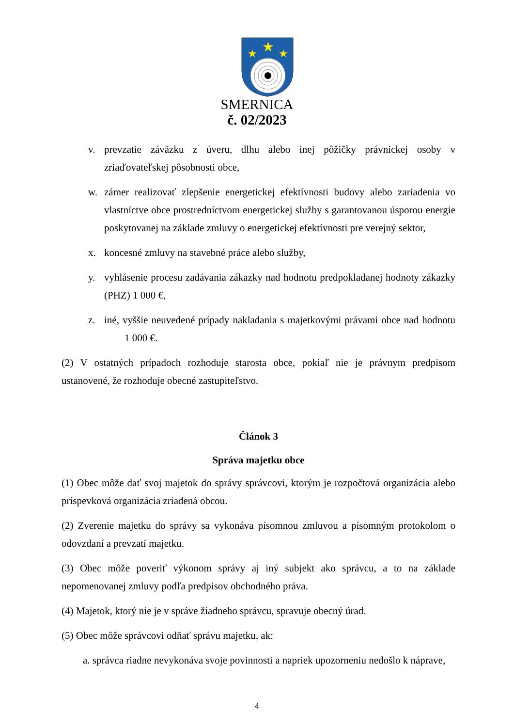★
★
★
SMERNICA
č. 02/2023
v. prevzatie záväzku z úveru, dlhu alebo inej pôžičky právnickej osoby v zriaďovateľskej pôsobnosti obce,
w. zámer realizovať zlepšenie energetickej efektívnosti budovy alebo zariadenia vo vlastníctve obce prostredníctvom energetickej služby s garantovanou úsporou energie poskytovanej na základe zmluvy o energetickej efektívnosti pre verejný sektor,
x. koncesné zmluvy na stavebné práce alebo služby,
y. vyhlásenie procesu zadávania zákazky nad hodnotu predpokladanej hodnoty zákazky (PHZ) 1 000 €,
z. iné, vyššie neuvedené prípady nakladania s majetkovými právami obce nad hodnotu 1 000 €.
(2) V ostatných prípadoch rozhoduje starosta obce, pokiaľ nie je právnym predpisom ustanovené, že rozhoduje obecné zastupiteľstvo.
Článok 3
Správa majetku obce
(1) Obec môže dať svoj majetok do správy správcovi, ktorým je rozpočtová organizácia alebo príspevková organizácia zriadená obcou.
(2) Zverenie majetku do správy sa vykonáva písomnou zmluvou a písomným protokolom o odovzdaní a prevzatí majetku.
(3) Obec môže poveriť výkonom správy aj iný subjekt ako správcu, a to na základe nepomenovanej zmluvy podľa predpisov obchodného práva.
(4) Majetok, ktorý nie je v správe žiadneho správcu, spravuje obecný úrad.
(5) Obec môže správcovi odňať správu majetku, ak:
a. správca riadne nevykonáva svoje povinnosti a napriek upozorneniu nedošlo k náprave,
4